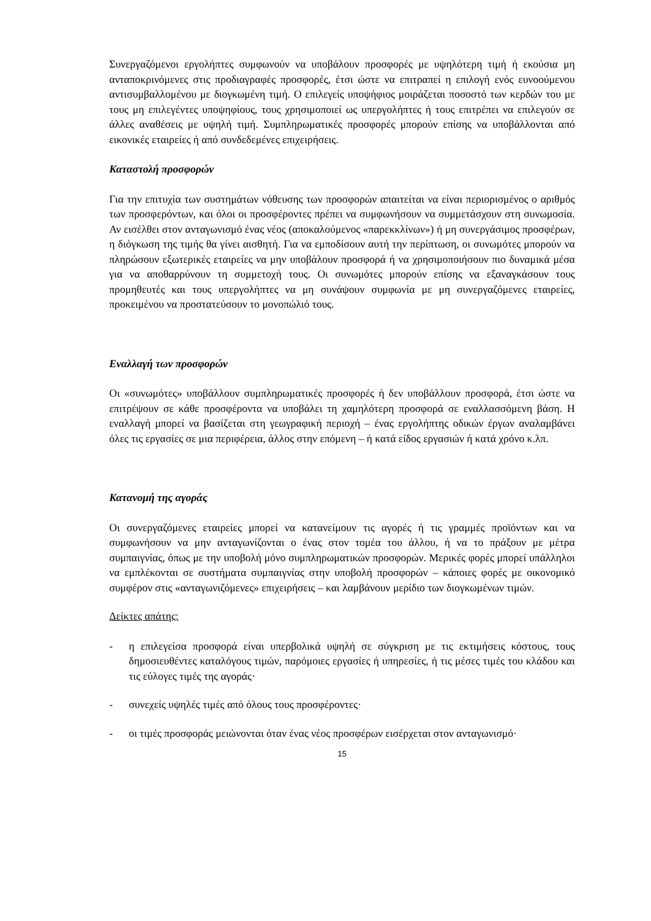Συνεργαζόμενοι εργολήπτες συμφωνούν να υποβάλουν προσφορές με υψηλότερη τιμή ή εκούσια μη ανταποκρινόμενες στις προδιαγραφές προσφορές, έτσι ώστε να επιτραπεί η επιλογή ενός ευνοούμενου αντισυμβαλλομένου με διογκωμένη τιμή. Ο επιλεγείς υποψήφιος μοιράζεται ποσοστό των κερδών του με τους μη επιλεγέντες υποψηφίους, τους χρησιμοποιεί ως υπεργολήπτες ή τους επιτρέπει να επιλεγούν σε άλλες αναθέσεις με υψηλή τιμή. Συμπληρωματικές προσφορές μπορούν επίσης να υποβάλλονται από εικονικές εταιρείες ή από συνδεδεμένες επιχειρήσεις.
Καταστολή προσφορών
Για την επιτυχία των συστημάτων νόθευσης των προσφορών απαιτείται να είναι περιορισμένος ο αριθμός των προσφερόντων, και όλοι οι προσφέροντες πρέπει να συμφωνήσουν να συμμετάσχουν στη συνωμοσία. Αν εισέλθει στον ανταγωνισμό ένας νέος (αποκαλούμενος «παρεκκλίνων») ή μη συνεργάσιμος προσφέρων, η διόγκωση της τιμής θα γίνει αισθητή. Για να εμποδίσουν αυτή την περίπτωση, οι συνωμότες μπορούν να πληρώσουν εξωτερικές εταιρείες να μην υποβάλουν προσφορά ή να χρησιμοποιήσουν πιο δυναμικά μέσα για να αποθαρρύνουν τη συμμετοχή τους. Οι συνωμότες μπορούν επίσης να εξαναγκάσουν τους προμηθευτές και τους υπεργολήπτες να μη συνάψουν συμφωνία με μη συνεργαζόμενες εταιρείες, προκειμένου να προστατεύσουν το μονοπώλιό τους.
Εναλλαγή των προσφορών
Οι «συνωμότες» υποβάλλουν συμπληρωματικές προσφορές ή δεν υποβάλλουν προσφορά, έτσι ώστε να επιτρέψουν σε κάθε προσφέροντα να υποβάλει τη χαμηλότερη προσφορά σε εναλλασσόμενη βάση. Η εναλλαγή μπορεί να βασίζεται στη γεωγραφική περιοχή – ένας εργολήπτης οδικών έργων αναλαμβάνει όλες τις εργασίες σε μια περιφέρεια, άλλος στην επόμενη – ή κατά είδος εργασιών ή κατά χρόνο κ.λπ.
Κατανομή της αγοράς
Οι συνεργαζόμενες εταιρείες μπορεί να κατανείμουν τις αγορές ή τις γραμμές προϊόντων και να συμφωνήσουν να μην ανταγωνίζονται ο ένας στον τομέα του άλλου, ή να το πράξουν με μέτρα συμπαιγνίας, όπως με την υποβολή μόνο συμπληρωματικών προσφορών. Μερικές φορές μπορεί υπάλληλοι να εμπλέκονται σε συστήματα συμπαιγνίας στην υποβολή προσφορών – κάποιες φορές με οικονομικό συμφέρον στις «ανταγωνιζόμενες» επιχειρήσεις – και λαμβάνουν μερίδιο των διογκωμένων τιμών.
Δείκτες απάτης:
- η επιλεγείσα προσφορά είναι υπερβολικά υψηλή σε σύγκριση με τις εκτιμήσεις κόστους, τους δημοσιευθέντες καταλόγους τιμών, παρόμοιες εργασίες ή υπηρεσίες, ή τις μέσες τιμές του κλάδου και τις εύλογες τιμές της αγοράς·
- συνεχείς υψηλές τιμές από όλους τους προσφέροντες·
- οι τιμές προσφοράς μειώνονται όταν ένας νέος προσφέρων εισέρχεται στον ανταγωνισμό·
15